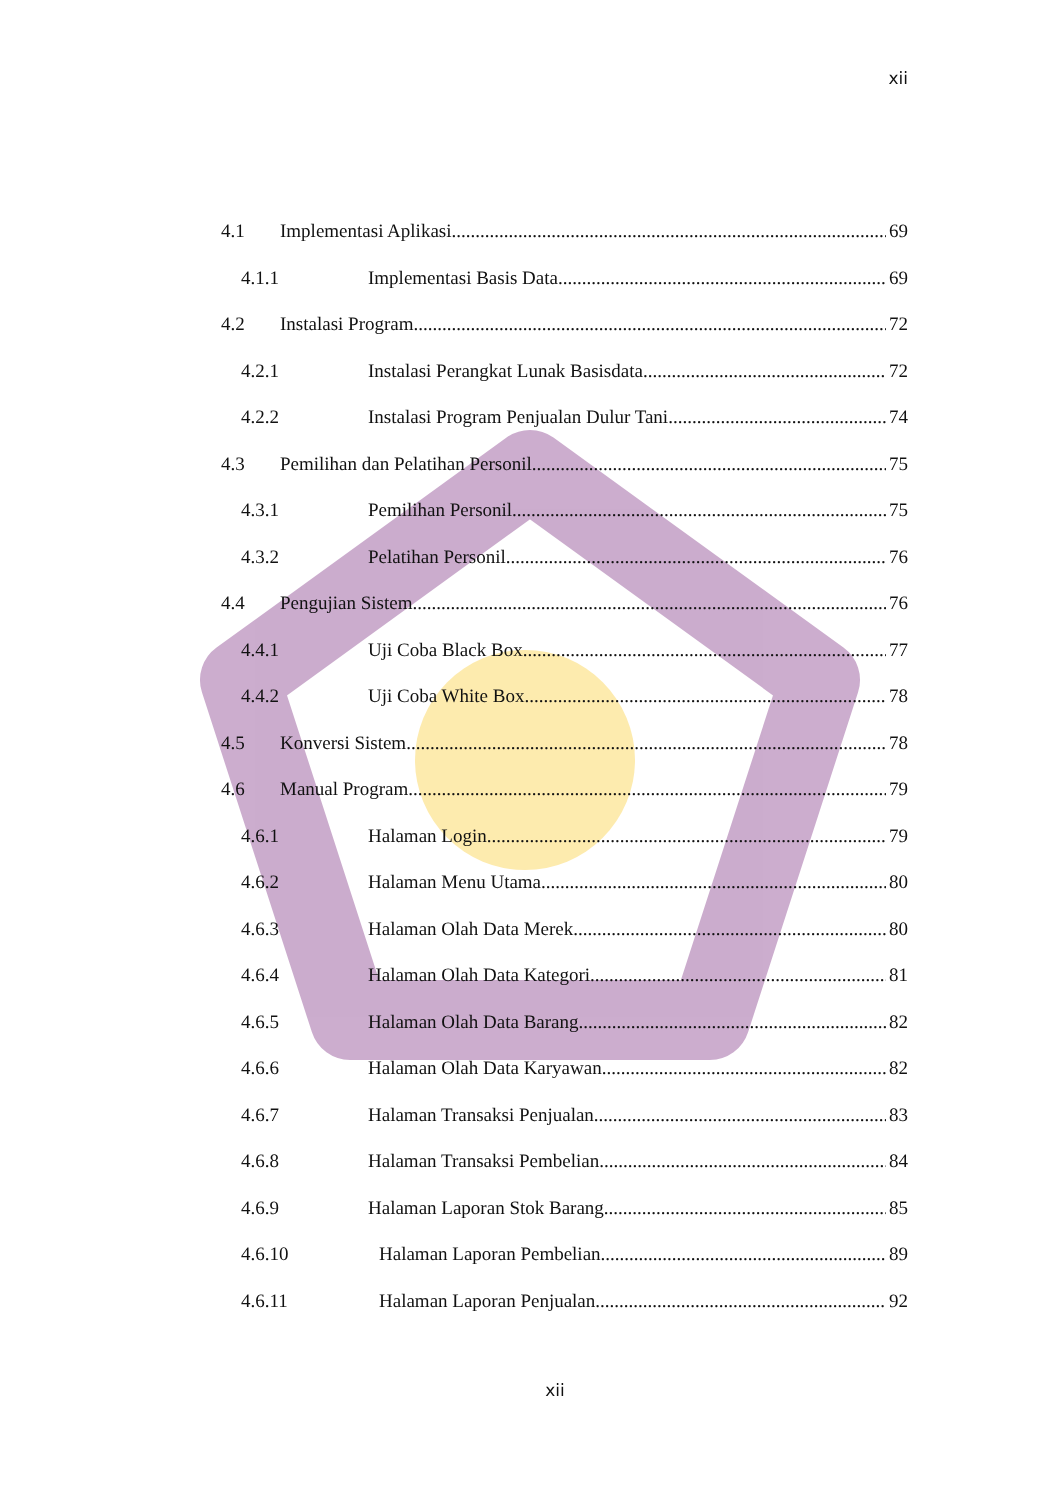xii
4.1 Implementasi Aplikasi 69
4.1.1 Implementasi Basis Data 69
4.2 Instalasi Program 72
4.2.1 Instalasi Perangkat Lunak Basisdata 72
4.2.2 Instalasi Program Penjualan Dulur Tani 74
4.3 Pemilihan dan Pelatihan Personil 75
4.3.1 Pemilihan Personil 75
4.3.2 Pelatihan Personil 76
4.4 Pengujian Sistem 76
4.4.1 Uji Coba Black Box 77
4.4.2 Uji Coba White Box 78
4.5 Konversi Sistem 78
4.6 Manual Program 79
4.6.1 Halaman Login 79
4.6.2 Halaman Menu Utama 80
4.6.3 Halaman Olah Data Merek 80
4.6.4 Halaman Olah Data Kategori 81
4.6.5 Halaman Olah Data Barang 82
4.6.6 Halaman Olah Data Karyawan 82
4.6.7 Halaman Transaksi Penjualan 83
4.6.8 Halaman Transaksi Pembelian 84
4.6.9 Halaman Laporan Stok Barang 85
4.6.10 Halaman Laporan Pembelian 89
4.6.11 Halaman Laporan Penjualan 92
xii